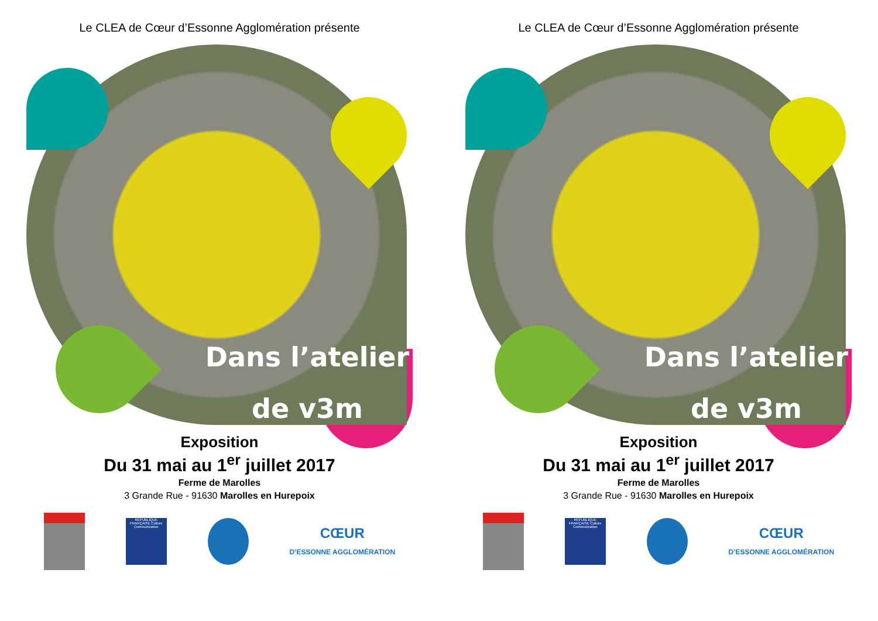Le CLEA de Cœur d’Essonne Agglomération présente
Dans l’atelier
de v3m
Exposition
Du 31 mai au 1<sup>er</sup> juillet 2017
Ferme de Marolles
3 Grande Rue - 91630 Marolles en Hurepoix
RÉPUBLIQUE FRANÇAISE Culture Communication
CŒUR
D’ESSONNE AGGLOMÉRATION
Le CLEA de Cœur d’Essonne Agglomération présente
Dans l’atelier
de v3m
Exposition
Du 31 mai au 1<sup>er</sup> juillet 2017
Ferme de Marolles
3 Grande Rue - 91630 Marolles en Hurepoix
RÉPUBLIQUE FRANÇAISE Culture Communication
CŒUR
D’ESSONNE AGGLOMÉRATION